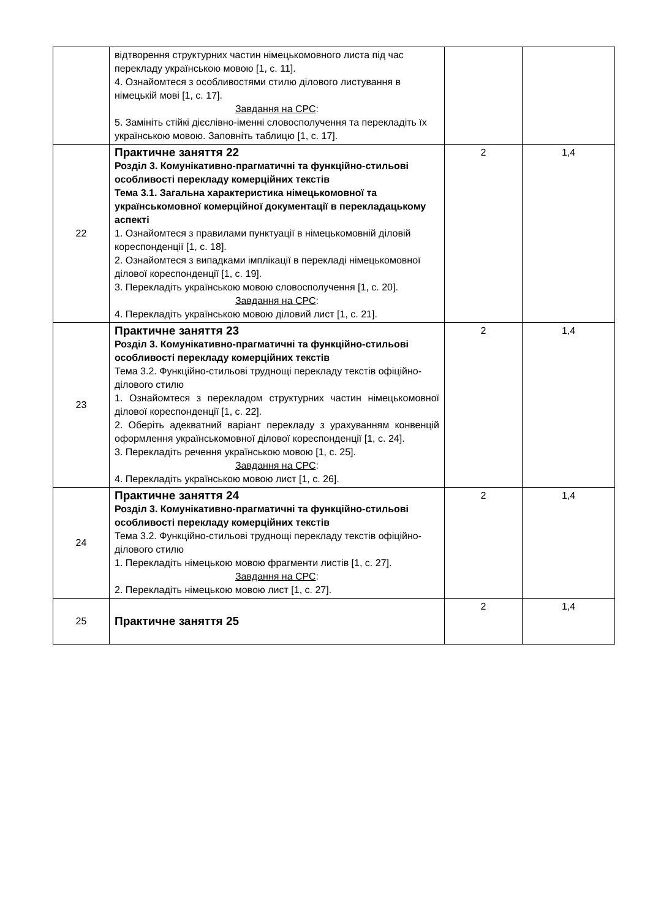| | відтворення структурних частин німецькомовного листа під час перекладу українською мовою [1, с. 11]. 4. Ознайомтеся з особливостями стилю ділового листування в німецькій мові [1, с. 17]. Завдання на СРС : 5. Замініть стійкі дієслівно-іменні словосполучення та перекладіть їх українською мовою. Заповніть таблицю [1, с. 17]. | | |
| 22 | Практичне заняття 22 Розділ 3. Комунікативно-прагматичні та функційно-стильові особливості перекладу комерційних текстів Тема 3.1. Загальна характеристика німецькомовної та українськомовної комерційної документації в перекладацькому аспекті 1. Ознайомтеся з правилами пунктуації в німецькомовній діловій кореспонденції [1, с. 18]. 2. Ознайомтеся з випадками імплікації в перекладі німецькомовної ділової кореспонденції [1, с. 19]. 3. Перекладіть українською мовою словосполучення [1, с. 20]. Завдання на СРС : 4. Перекладіть українською мовою діловий лист [1, с. 21]. | 2 | 1,4 |
| 23 | Практичне заняття 23 Розділ 3. Комунікативно-прагматичні та функційно-стильові особливості перекладу комерційних текстів Тема 3.2. Функційно-стильові труднощі перекладу текстів офіційно-ділового стилю 1. Ознайомтеся з перекладом структурних частин німецькомовної ділової кореспонденції [1, с. 22]. 2. Оберіть адекватний варіант перекладу з урахуванням конвенцій оформлення українськомовної ділової кореспонденції [1, с. 24]. 3. Перекладіть речення українською мовою [1, с. 25]. Завдання на СРС : 4. Перекладіть українською мовою лист [1, с. 26]. | 2 | 1,4 |
| 24 | Практичне заняття 24 Розділ 3. Комунікативно-прагматичні та функційно-стильові особливості перекладу комерційних текстів Тема 3.2. Функційно-стильові труднощі перекладу текстів офіційно-ділового стилю 1. Перекладіть німецькою мовою фрагменти листів [1, с. 27]. Завдання на СРС : 2. Перекладіть німецькою мовою лист [1, с. 27]. | 2 | 1,4 |
| 25 | Практичне заняття 25 | 2 | 1,4 |